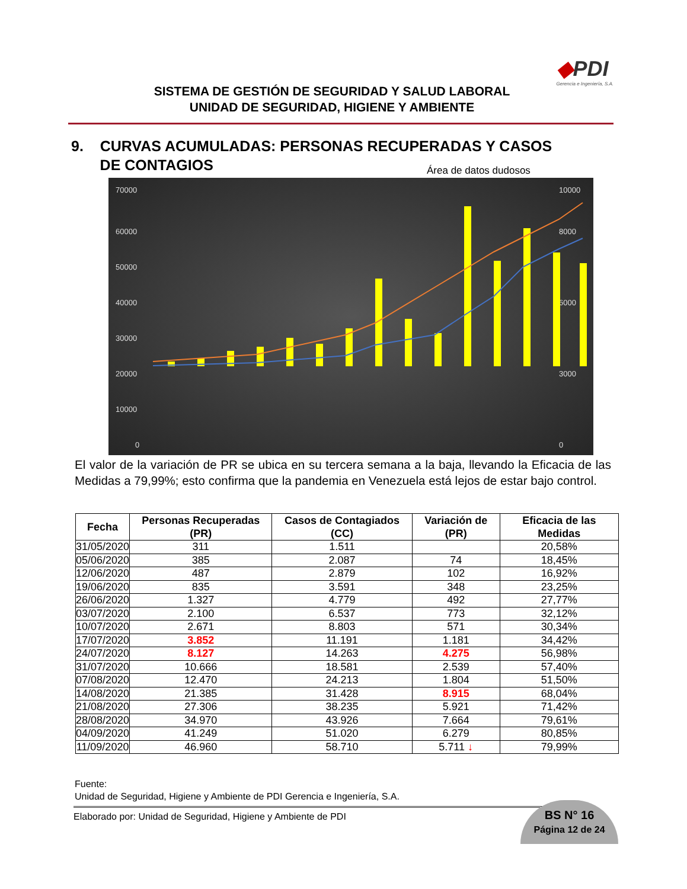SISTEMA DE GESTIÓN DE SEGURIDAD Y SALUD LABORAL
UNIDAD DE SEGURIDAD, HIGIENE Y AMBIENTE
◆PDI
Gerencia e Ingeniería, S.A.
9. CURVAS ACUMULADAS: PERSONAS RECUPERADAS Y CASOS
DE CONTAGIOS
Área de datos dudosos
70000
60000
50000
40000
30000
20000
10000
0
10000
8000
6000
3000
0
El valor de la variación de PR se ubica en su tercera semana a la baja, llevando la Eficacia de las Medidas a 79,99%; esto confirma que la pandemia en Venezuela está lejos de estar bajo control.
| Fecha | Personas Recuperadas (PR) | Casos de Contagiados (CC) | Variación de (PR) | Eficacia de las Medidas |
| --- | --- | --- | --- | --- |
| 31/05/2020 | 311 | 1.511 | | 20,58% |
| 05/06/2020 | 385 | 2.087 | 74 | 18,45% |
| 12/06/2020 | 487 | 2.879 | 102 | 16,92% |
| 19/06/2020 | 835 | 3.591 | 348 | 23,25% |
| 26/06/2020 | 1.327 | 4.779 | 492 | 27,77% |
| 03/07/2020 | 2.100 | 6.537 | 773 | 32,12% |
| 10/07/2020 | 2.671 | 8.803 | 571 | 30,34% |
| 17/07/2020 | 3.852 | 11.191 | 1.181 | 34,42% |
| 24/07/2020 | 8.127 | 14.263 | 4.275 | 56,98% |
| 31/07/2020 | 10.666 | 18.581 | 2.539 | 57,40% |
| 07/08/2020 | 12.470 | 24.213 | 1.804 | 51,50% |
| 14/08/2020 | 21.385 | 31.428 | 8.915 | 68,04% |
| 21/08/2020 | 27.306 | 38.235 | 5.921 | 71,42% |
| 28/08/2020 | 34.970 | 43.926 | 7.664 | 79,61% |
| 04/09/2020 | 41.249 | 51.020 | 6.279 | 80,85% |
| 11/09/2020 | 46.960 | 58.710 | 5.711 ↓ | 79,99% |
Fuente:
Unidad de Seguridad, Higiene y Ambiente de PDI Gerencia e Ingeniería, S.A.
Elaborado por: Unidad de Seguridad, Higiene y Ambiente de PDI
BS N° 16
Página 12 de 24